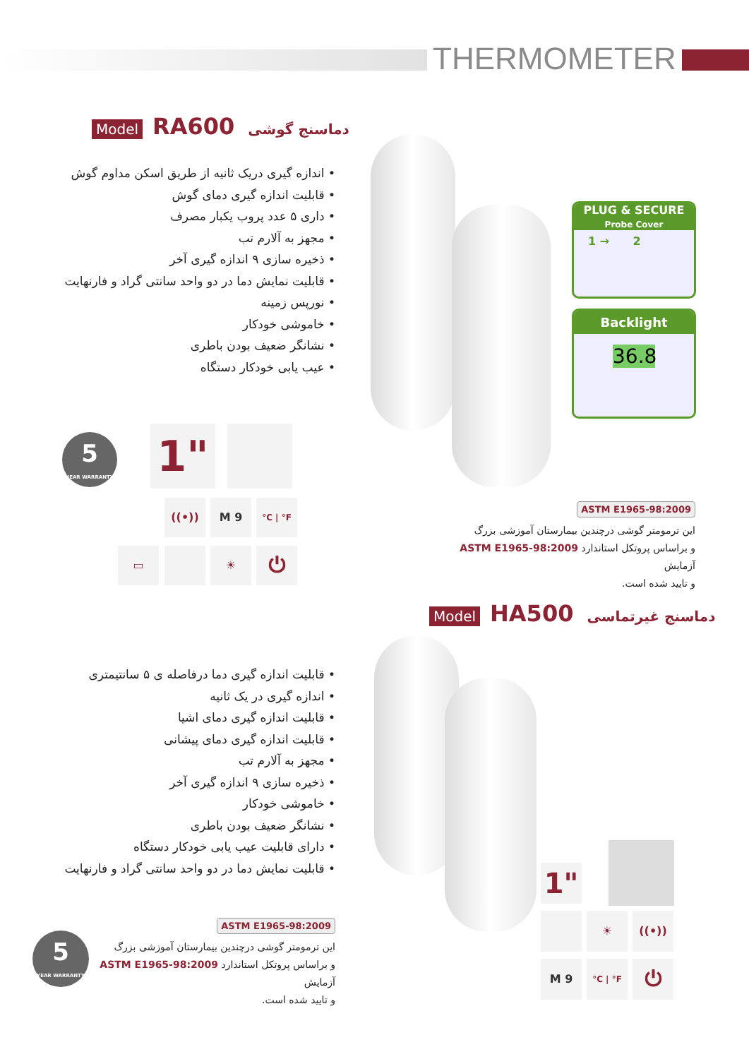THERMOMETER
Model RA600 دماسنج گوشی
• اندازه گیری دریک ثانیه از طریق اسکن مداوم گوش
• قابلیت اندازه گیری دمای گوش
• داری ۵ عدد پروب یکبار مصرف
• مجهز به آلارم تب
• ذخیره سازی ۹ اندازه گیری آخر
• قابلیت نمایش دما در دو واحد سانتی گراد و فارنهایت
• نورپس زمینه
• خاموشی خودکار
• نشانگر ضعیف بودن باطری
• عیب یابی خودکار دستگاه
PLUG & SECURE
Probe Cover
1 → 2
Backlight
36.8
5
YEAR WARRANTY
1"
((•)) M 9 °C | °F
▭ ☀ ⏻
ASTM E1965-98:2009
این ترمومتر گوشی درچندین بیمارستان آموزشی بزرگ
و براساس پروتکل استاندارد ASTM E1965-98:2009 آزمایش
و تایید شده است.
Model HA500 دماسنج غیرتماسی
• قابلیت اندازه گیری دما درفاصله ی ۵ سانتیمتری
• اندازه گیری در یک ثانیه
• قابلیت اندازه گیری دمای اشیا
• قابلیت اندازه گیری دمای پیشانی
• مجهز به آلارم تب
• ذخیره سازی ۹ اندازه گیری آخر
• خاموشی خودکار
• نشانگر ضعیف بودن باطری
• دارای قابلیت عیب یابی خودکار دستگاه
• قابلیت نمایش دما در دو واحد سانتی گراد و فارنهایت
5
YEAR WARRANTY
ASTM E1965-98:2009
این ترمومتر گوشی درچندین بیمارستان آموزشی بزرگ
و براساس پروتکل استاندارد ASTM E1965-98:2009 آزمایش
و تایید شده است.
1"
☀ ((•))
M 9 °C | °F ⏻